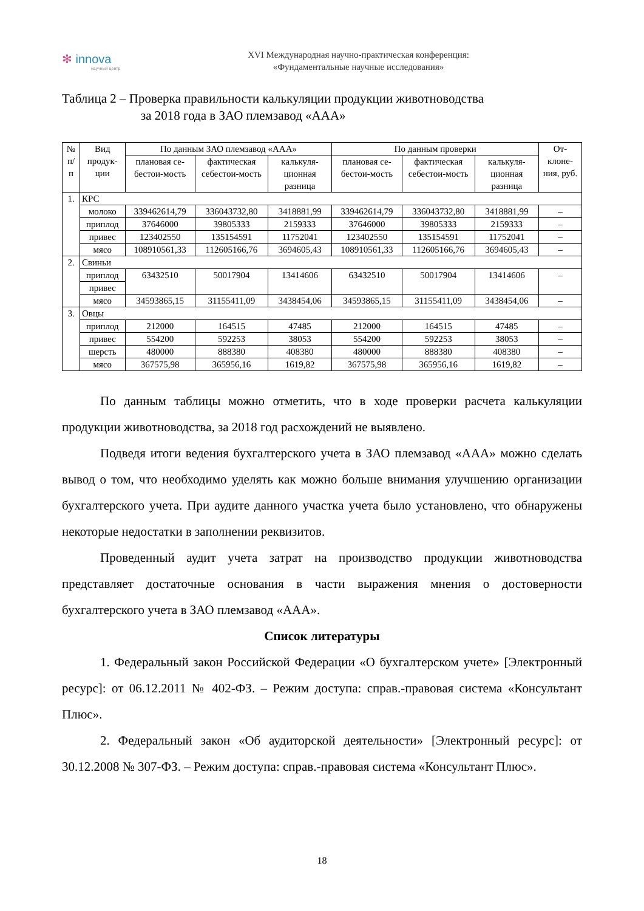✻ innova
научный центр
XVI Международная научно-практическая конференция:
«Фундаментальные научные исследования»
Таблица 2 – Проверка правильности калькуляции продукции животноводства
за 2018 года в ЗАО племзавод «ААА»
| № п/ п | Вид продук-ции | По данным ЗАО племзавод «ААА» | | | По данным проверки | | | От-клоне-ния, руб. |
| --- | --- | --- | --- | --- | --- | --- | --- | --- |
| | | плановая се-бестои-мость | фактическая себестои-мость | калькуля-ционная разница | плановая се-бестои-мость | фактическая себестои-мость | калькуля-ционная разница | |
| 1. | КРС | | | | | | | |
| | молоко | 339462614,79 | 336043732,80 | 3418881,99 | 339462614,79 | 336043732,80 | 3418881,99 | – |
| | приплод | 37646000 | 39805333 | 2159333 | 37646000 | 39805333 | 2159333 | – |
| | привес | 123402550 | 135154591 | 11752041 | 123402550 | 135154591 | 11752041 | – |
| | мясо | 108910561,33 | 112605166,76 | 3694605,43 | 108910561,33 | 112605166,76 | 3694605,43 | – |
| 2. | Свиньи | | | | | | | |
| | приплод | 63432510 | 50017904 | 13414606 | 63432510 | 50017904 | 13414606 | – |
| | привес | | | | | | | |
| | мясо | 34593865,15 | 31155411,09 | 3438454,06 | 34593865,15 | 31155411,09 | 3438454,06 | – |
| 3. | Овцы | | | | | | | |
| | приплод | 212000 | 164515 | 47485 | 212000 | 164515 | 47485 | – |
| | привес | 554200 | 592253 | 38053 | 554200 | 592253 | 38053 | – |
| | шерсть | 480000 | 888380 | 408380 | 480000 | 888380 | 408380 | – |
| | мясо | 367575,98 | 365956,16 | 1619,82 | 367575,98 | 365956,16 | 1619,82 | – |
По данным таблицы можно отметить, что в ходе проверки расчета калькуляции продукции животноводства, за 2018 год расхождений не выявлено.
Подведя итоги ведения бухгалтерского учета в ЗАО племзавод «ААА» можно сделать вывод о том, что необходимо уделять как можно больше внимания улучшению организации бухгалтерского учета. При аудите данного участка учета было установлено, что обнаружены некоторые недостатки в заполнении реквизитов.
Проведенный аудит учета затрат на производство продукции животноводства представляет достаточные основания в части выражения мнения о достоверности бухгалтерского учета в ЗАО племзавод «ААА».
Список литературы
1. Федеральный закон Российской Федерации «О бухгалтерском учете» [Электронный ресурс]: от 06.12.2011 № 402-ФЗ. – Режим доступа: справ.-правовая система «Консультант Плюс».
2. Федеральный закон «Об аудиторской деятельности» [Электронный ресурс]: от 30.12.2008 № 307-ФЗ. – Режим доступа: справ.-правовая система «Консультант Плюс».
18